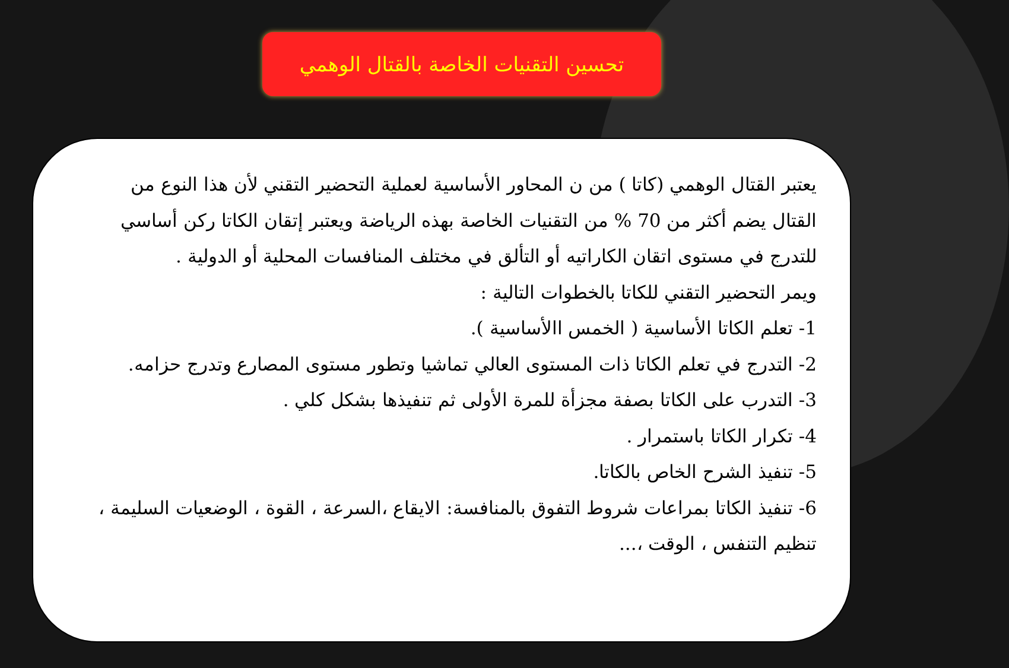تحسين التقنيات الخاصة بالقتال الوهمي
يعتبر القتال الوهمي (كاتا ) من ن المحاور الأساسية لعملية التحضير التقني لأن هذا النوع من القتال يضم أكثر من 70 % من التقنيات الخاصة بهذه الرياضة ويعتبر إتقان الكاتا ركن أساسي للتدرج في مستوى اتقان الكاراتيه أو التألق في مختلف المنافسات المحلية أو الدولية .
ويمر التحضير التقني للكاتا بالخطوات التالية :
1- تعلم الكاتا الأساسية ( الخمس االأساسية ).
2- التدرج في تعلم الكاتا ذات المستوى العالي تماشيا وتطور مستوى المصارع وتدرج حزامه.
3- التدرب على الكاتا بصفة مجزأة للمرة الأولى ثم تنفيذها بشكل كلي .
4- تكرار الكاتا باستمرار .
5- تنفيذ الشرح الخاص بالكاتا.
6- تنفيذ الكاتا بمراعات شروط التفوق بالمنافسة: الايقاع ،السرعة ، القوة ، الوضعيات السليمة ، تنظيم التنفس ، الوقت ،...